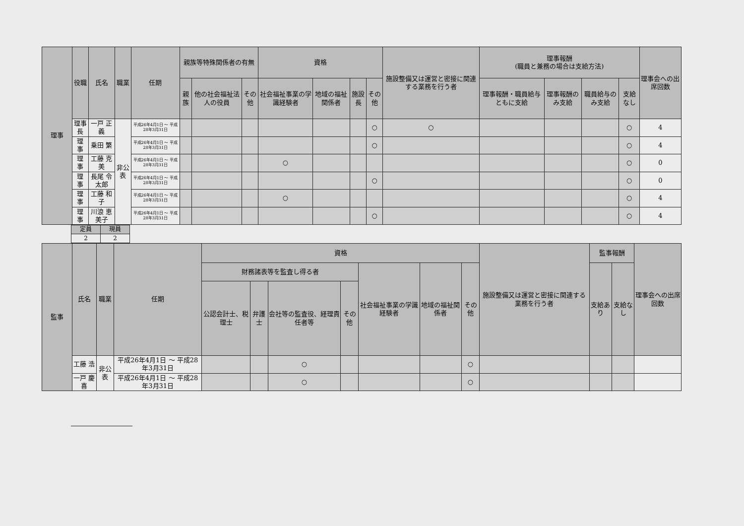| 理事 | 役職 | 氏名 | 職業 | 任期 | 親族等特殊関係者の有無 | | | 資格 | | | | 施設整備又は運営と密接に関連する業務を行う者 | 理事報酬 (職員と兼務の場合は支給方法) | | | | 理事会への出席回数 |
| --- | --- | --- | --- | --- | --- | --- | --- | --- | --- | --- | --- | --- | --- | --- | --- | --- | --- |
| | | | | | 親族 | 他の社会福祉法人の役員 | その他 | 社会福祉事業の学識経験者 | 地域の福祉関係者 | 施設長 | その他 | | 理事報酬・職員給与ともに支給 | 理事報酬のみ支給 | 職員給与のみ支給 | 支給なし | |
| | 理事長 | 一戸 正義 | 非公表 | 平成26年4月1日 ～ 平成28年3月31日 | | | | | | | ○ | ○ | | | | ○ | 4 |
| | 理 事 | 乗田 繁 | | 平成26年4月1日 ～ 平成28年3月31日 | | | | | | | ○ | | | | | ○ | 4 |
| | 理 事 | 工藤 克美 | | 平成26年4月1日 ～ 平成28年3月31日 | | | | ○ | | | | | | | | ○ | 0 |
| | 理 事 | 長尾 令太郎 | | 平成26年4月1日 ～ 平成28年3月31日 | | | | | | | ○ | | | | | ○ | 0 |
| | 理 事 | 工藤 和子 | | 平成26年4月1日 ～ 平成28年3月31日 | | | | ○ | | | | | | | | ○ | 4 |
| | 理 事 | 川浪 恵美子 | | 平成26年4月1日 ～ 平成28年3月31日 | | | | | | | ○ | | | | | ○ | 4 |
| 定員 | 現員 |
| --- | --- |
| 2 | 2 |
| 監事 | 氏名 | 職業 | 任期 | 資格 | | | | | | | 施設整備又は運営と密接に関連する業務を行う者 | 監事報酬 | | 理事会への出席回数 |
| --- | --- | --- | --- | --- | --- | --- | --- | --- | --- | --- | --- | --- | --- | --- |
| | | | | 財務諸表等を監査し得る者 | | | | 社会福祉事業の学識経験者 | 地域の福祉関係者 | その他 | | 支給あり | 支給なし | |
| | | | | 公認会計士、税理士 | 弁護士 | 会社等の監査役、経理責任者等 | その他 | | | | | | | |
| | 工藤 浩 | 非公表 | 平成26年4月1日 ～ 平成28年3月31日 | | | ○ | | | | ○ | | | | |
| | 一戸 慶喜 | | 平成26年4月1日 ～ 平成28年3月31日 | | | ○ | | | | ○ | | | | |